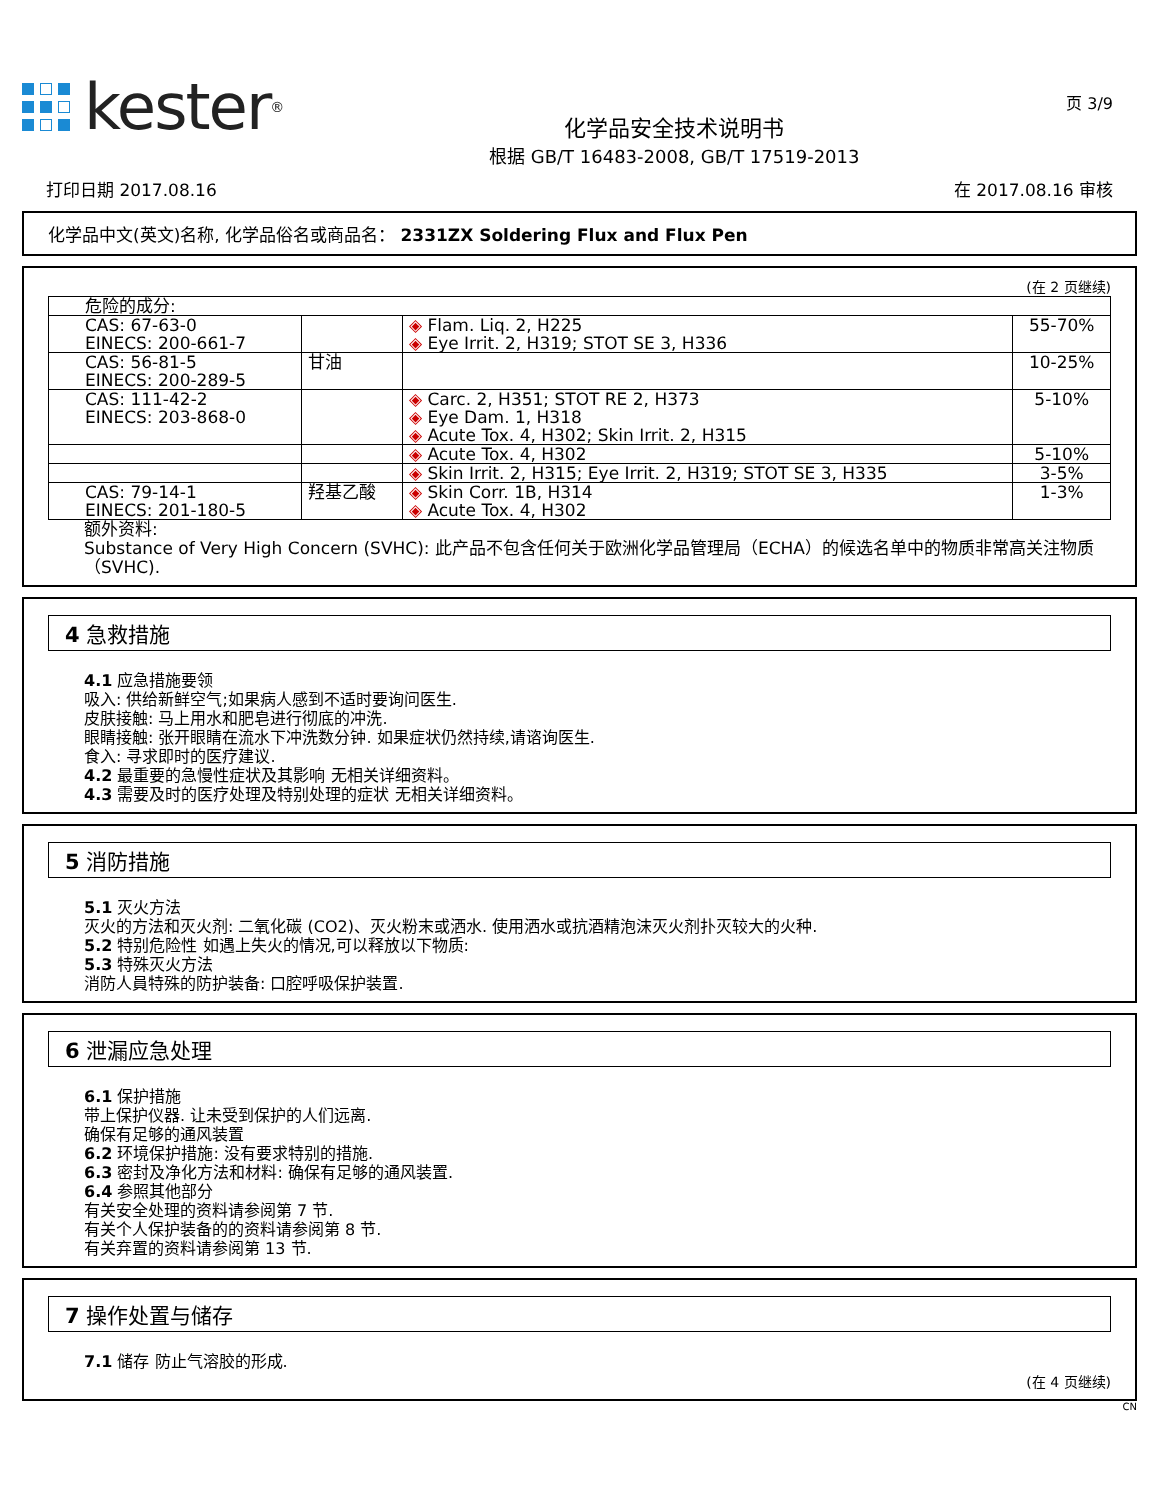kester<sup>®</sup>
化学品安全技术说明书
根据 GB/T 16483-2008, GB/T 17519-2013
页 3/9
打印日期 2017.08.16 在 2017.08.16 审核
化学品中文(英文)名称, 化学品俗名或商品名： 2331ZX Soldering Flux and Flux Pen
(在 2 页继续)
| 危险的成分: | | | |
| CAS: 67-63-0 EINECS: 200-661-7 | | ◈ Flam. Liq. 2, H225 ◈ Eye Irrit. 2, H319; STOT SE 3, H336 | 55-70% |
| CAS: 56-81-5 EINECS: 200-289-5 | 甘油 | | 10-25% |
| CAS: 111-42-2 EINECS: 203-868-0 | | ◈ Carc. 2, H351; STOT RE 2, H373 ◈ Eye Dam. 1, H318 ◈ Acute Tox. 4, H302; Skin Irrit. 2, H315 | 5-10% |
| | | ◈ Acute Tox. 4, H302 | 5-10% |
| | | ◈ Skin Irrit. 2, H315; Eye Irrit. 2, H319; STOT SE 3, H335 | 3-5% |
| CAS: 79-14-1 EINECS: 201-180-5 | 羟基乙酸 | ◈ Skin Corr. 1B, H314 ◈ Acute Tox. 4, H302 | 1-3% |
额外资料:
Substance of Very High Concern (SVHC): 此产品不包含任何关于欧洲化学品管理局（ECHA）的候选名单中的物质非常高关注物质（SVHC).
4 急救措施
4.1 应急措施要领
吸入: 供给新鲜空气;如果病人感到不适时要询问医生.
皮肤接触: 马上用水和肥皂进行彻底的冲洗.
眼睛接触: 张开眼睛在流水下冲洗数分钟. 如果症状仍然持续,请谘询医生.
食入: 寻求即时的医疗建议.
4.2 最重要的急慢性症状及其影响 无相关详细资料。
4.3 需要及时的医疗处理及特别处理的症状 无相关详细资料。
5 消防措施
5.1 灭火方法
灭火的方法和灭火剂: 二氧化碳 (CO2)、灭火粉末或洒水. 使用洒水或抗酒精泡沫灭火剂扑灭较大的火种.
5.2 特别危险性 如遇上失火的情况,可以释放以下物质:
5.3 特殊灭火方法
消防人員特殊的防护装备: 口腔呼吸保护装置.
6 泄漏应急处理
6.1 保护措施
带上保护仪器. 让未受到保护的人们远离.
确保有足够的通风装置
6.2 环境保护措施: 没有要求特别的措施.
6.3 密封及净化方法和材料: 确保有足够的通风装置.
6.4 参照其他部分
有关安全处理的资料请参阅第 7 节.
有关个人保护装备的的资料请参阅第 8 节.
有关弃置的资料请参阅第 13 节.
7 操作处置与储存
7.1 储存 防止气溶胶的形成.
(在 4 页继续)
CN